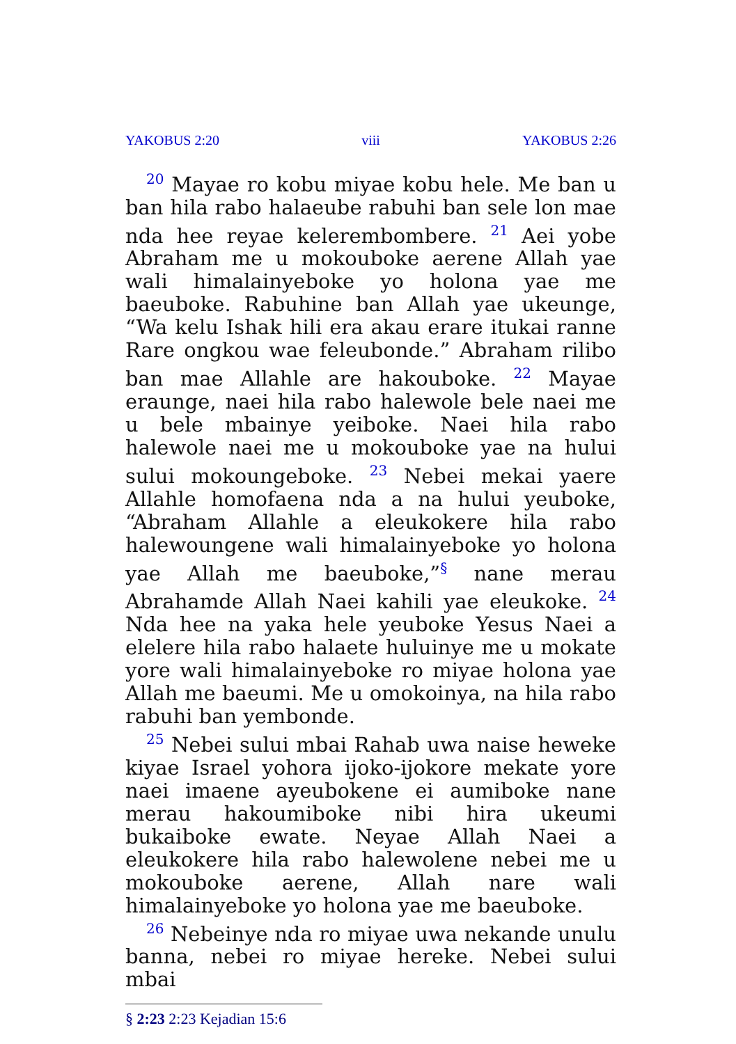YAKOBUS 2:20 viii YAKOBUS 2:26
<sup>20</sup> Mayae ro kobu miyae kobu hele. Me ban u ban hila rabo halaeube rabuhi ban sele lon mae nda hee reyae kelerembombere. <sup>21</sup> Aei yobe Abraham me u mokouboke aerene Allah yae wali himalainyeboke yo holona yae me baeuboke. Rabuhine ban Allah yae ukeunge, “Wa kelu Ishak hili era akau erare itukai ranne Rare ongkou wae feleubonde.” Abraham rilibo ban mae Allahle are hakouboke. <sup>22</sup> Mayae eraunge, naei hila rabo halewole bele naei me u bele mbainye yeiboke. Naei hila rabo halewole naei me u mokouboke yae na hului sului mokoungeboke. <sup>23</sup> Nebei mekai yaere Allahle homofaena nda a na hului yeuboke, “Abraham Allahle a eleukokere hila rabo halewoungene wali himalainyeboke yo holona yae Allah me baeuboke,”<sup>§</sup> nane merau Abrahamde Allah Naei kahili yae eleukoke. <sup>24</sup> Nda hee na yaka hele yeuboke Yesus Naei a elelere hila rabo halaete huluinye me u mokate yore wali himalainyeboke ro miyae holona yae Allah me baeumi. Me u omokoinya, na hila rabo rabuhi ban yembonde.
<sup>25</sup> Nebei sului mbai Rahab uwa naise heweke kiyae Israel yohora ijoko-ijokore mekate yore naei imaene ayeubokene ei aumiboke nane merau hakoumiboke nibi hira ukeumi bukaiboke ewate. Neyae Allah Naei a eleukokere hila rabo halewolene nebei me u mokouboke aerene, Allah nare wali himalainyeboke yo holona yae me baeuboke.
<sup>26</sup> Nebeinye nda ro miyae uwa nekande unulu banna, nebei ro miyae hereke. Nebei sului mbai
§ 2:23 2:23 Kejadian 15:6